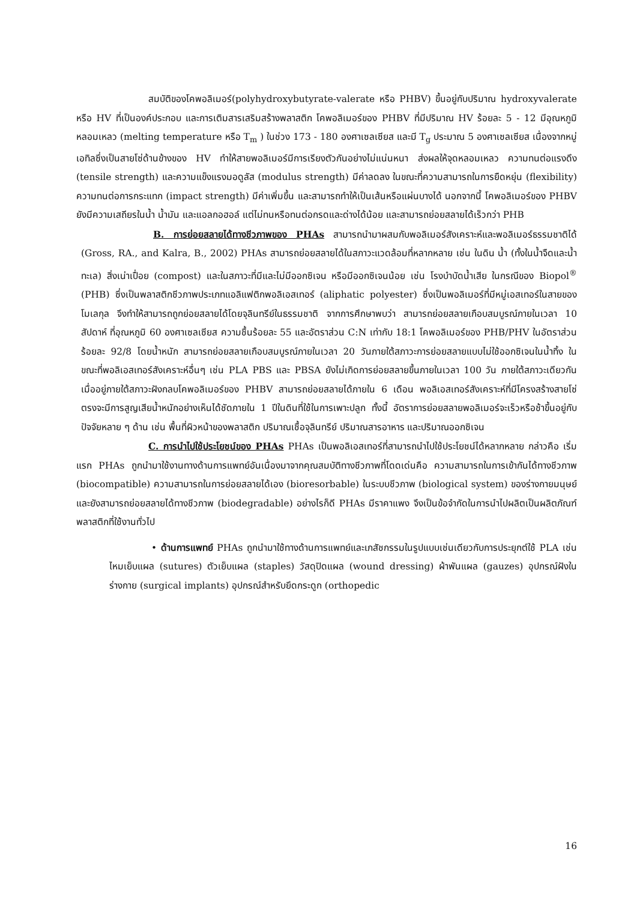สมบัติของโคพอลิเมอร์(polyhydroxybutyrate-valerate หรือ PHBV) ขึ้นอยู่กับปริมาณ hydroxyvalerate หรือ HV ที่เป็นองค์ประกอบ และการเติมสารเสริมสร้างพลาสติก โคพอลิเมอร์ของ PHBV ที่มีปริมาณ HV ร้อยละ 5 - 12 มีอุณหภูมิหลอมเหลว (melting temperature หรือ T<sub>m</sub> ) ในช่วง 173 - 180 องศาเซลเซียส และมี T<sub>g</sub> ประมาณ 5 องศาเซลเซียส เนื่องจากหมู่เอทิลซึ่งเป็นสายโซ่ด้านข้างของ HV ทำให้สายพอลิเมอร์มีการเรียงตัวกันอย่างไม่แน่นหนา ส่งผลให้จุดหลอมเหลว ความทนต่อแรงดึง (tensile strength) และความแข็งแรงมอดูลัส (modulus strength) มีค่าลดลง ในขณะที่ความสามารถในการยืดหยุ่น (flexibility) ความทนต่อการกระแทก (impact strength) มีค่าเพิ่มขึ้น และสามารถทำให้เป็นเส้นหรือแผ่นบางได้ นอกจากนี้ โคพอลิเมอร์ของ PHBV ยังมีความเสถียรในน้ำ น้ำมัน และแอลกอฮอล์ แต่ไม่ทนหรือทนต่อกรดและด่างได้น้อย และสามารถย่อยสลายได้เร็วกว่า PHB
B. การย่อยสลายได้ทางชีวภาพของ PHAs สามารถนำมาผสมกับพอลิเมอร์สังเคราะห์และพอลิเมอร์ธรรมชาติได้ (Gross, RA., and Kalra, B., 2002) PHAs สามารถย่อยสลายได้ในสภาวะแวดล้อมที่หลากหลาย เช่น ในดิน น้ำ (ทั้งในน้ำจืดและน้ำทะเล) สิ่งเน่าเปื่อย (compost) และในสภาวะที่มีและไม่มีออกซิเจน หรือมีออกซิเจนน้อย เช่น โรงบำบัดน้ำเสีย ในกรณีของ Biopol<sup>®</sup> (PHB) ซึ่งเป็นพลาสติกชีวภาพประเภทแอลิแฟติกพอลิเอสเทอร์ (aliphatic polyester) ซึ่งเป็นพอลิเมอร์ที่มีหมู่เอสเทอร์ในสายของโมเลกุล จึงทำให้สามารถถูกย่อยสลายได้โดยจุลินทรีย์ในธรรมชาติ จากการศึกษาพบว่า สามารถย่อยสลายเกือบสมบูรณ์ภายในเวลา 10 สัปดาห์ ที่อุณหภูมิ 60 องศาเซลเซียส ความชื้นร้อยละ 55 และอัตราส่วน C:N เท่ากับ 18:1 โคพอลิเมอร์ของ PHB/PHV ในอัตราส่วนร้อยละ 92/8 โดยน้ำหนัก สามารถย่อยสลายเกือบสมบูรณ์ภายในเวลา 20 วันภายใต้สภาวะการย่อยสลายแบบไม่ใช้ออกซิเจนในน้ำทิ้ง ในขณะที่พอลิเอสเทอร์สังเคราะห์อื่นๆ เช่น PLA PBS และ PBSA ยังไม่เกิดการย่อยสลายขึ้นภายในเวลา 100 วัน ภายใต้สภาวะเดียวกัน เมื่ออยู่ภายใต้สภาวะฝังกลบโคพอลิเมอร์ของ PHBV สามารถย่อยสลายได้ภายใน 6 เดือน พอลิเอสเทอร์สังเคราะห์ที่มีโครงสร้างสายโซ่ตรงจะมีการสูญเสียน้ำหนักอย่างเห็นได้ชัดภายใน 1 ปีในดินที่ใช้ในการเพาะปลูก ทั้งนี้ อัตราการย่อยสลายพอลิเมอร์จะเร็วหรือช้าขึ้นอยู่กับปัจจัยหลาย ๆ ด้าน เช่น พื้นที่ผิวหน้าของพลาสติก ปริมาณเชื้อจุลินทรีย์ ปริมาณสารอาหาร และปริมาณออกซิเจน
C. การนำไปใช้ประโยชน์ของ PHAs PHAs เป็นพอลิเอสเทอร์ที่สามารถนำไปใช้ประโยชน์ได้หลากหลาย กล่าวคือ เริ่มแรก PHAs ถูกนำมาใช้งานทางด้านการแพทย์อันเนื่องมาจากคุณสมบัติทางชีวภาพที่โดดเด่นคือ ความสามารถในการเข้ากันได้ทางชีวภาพ (biocompatible) ความสามารถในการย่อยสลายได้เอง (bioresorbable) ในระบบชีวภาพ (biological system) ของร่างกายมนุษย์ และยังสามารถย่อยสลายได้ทางชีวภาพ (biodegradable) อย่างไรก็ดี PHAs มีราคาแพง จึงเป็นข้อจำกัดในการนำไปผลิตเป็นผลิตภัณฑ์พลาสติกที่ใช้งานทั่วไป
• ด้านการแพทย์ PHAs ถูกนำมาใช้ทางด้านการแพทย์และเภสัชกรรมในรูปแบบเช่นเดียวกับการประยุกต์ใช้ PLA เช่น ไหมเย็บแผล (sutures) ตัวเย็บแผล (staples) วัสดุปิดแผล (wound dressing) ผ้าพันแผล (gauzes) อุปกรณ์ฝังในร่างกาย (surgical implants) อุปกรณ์สำหรับยึดกระดูก (orthopedic
16